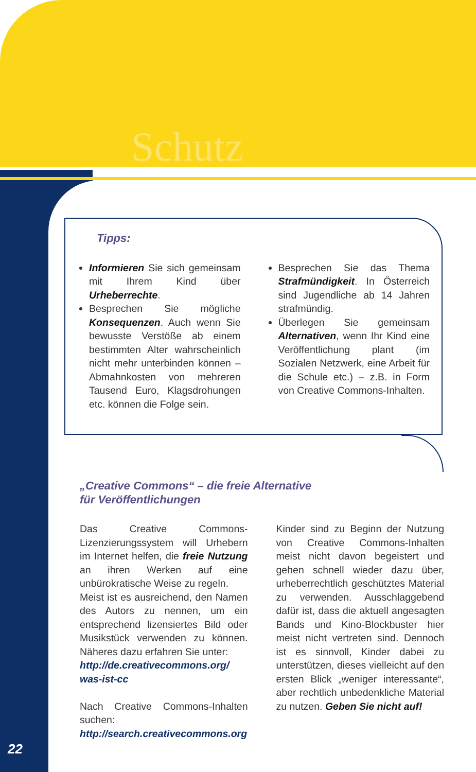Schutz
Tipps:
Informieren Sie sich gemeinsam mit Ihrem Kind über Urheberrechte.
Besprechen Sie mögliche Konsequenzen. Auch wenn Sie bewusste Verstöße ab einem bestimmten Alter wahrscheinlich nicht mehr unterbinden können – Abmahnkosten von mehreren Tausend Euro, Klagsdrohungen etc. können die Folge sein.
Besprechen Sie das Thema Strafmündigkeit. In Österreich sind Jugendliche ab 14 Jahren strafmündig.
Überlegen Sie gemeinsam Alternativen, wenn Ihr Kind eine Veröffentlichung plant (im Sozialen Netzwerk, eine Arbeit für die Schule etc.) – z.B. in Form von Creative Commons-Inhalten.
„Creative Commons“ – die freie Alternative
für Veröffentlichungen
Das Creative Commons-Lizenzierungssystem will Urhebern im Internet helfen, die freie Nutzung an ihren Werken auf eine unbürokratische Weise zu regeln.
Meist ist es ausreichend, den Namen des Autors zu nennen, um ein entsprechend lizensiertes Bild oder Musikstück verwenden zu können. Näheres dazu erfahren Sie unter:
http://de.creativecommons.org/ was-ist-cc
Nach Creative Commons-Inhalten suchen:
http://search.creativecommons.org
Kinder sind zu Beginn der Nutzung von Creative Commons-Inhalten meist nicht davon begeistert und gehen schnell wieder dazu über, urheberrechtlich geschütztes Material zu verwenden. Ausschlaggebend dafür ist, dass die aktuell angesagten Bands und Kino-Blockbuster hier meist nicht vertreten sind. Dennoch ist es sinnvoll, Kinder dabei zu unterstützen, dieses vielleicht auf den ersten Blick „weniger interessante“, aber rechtlich unbedenkliche Material zu nutzen. Geben Sie nicht auf!
22